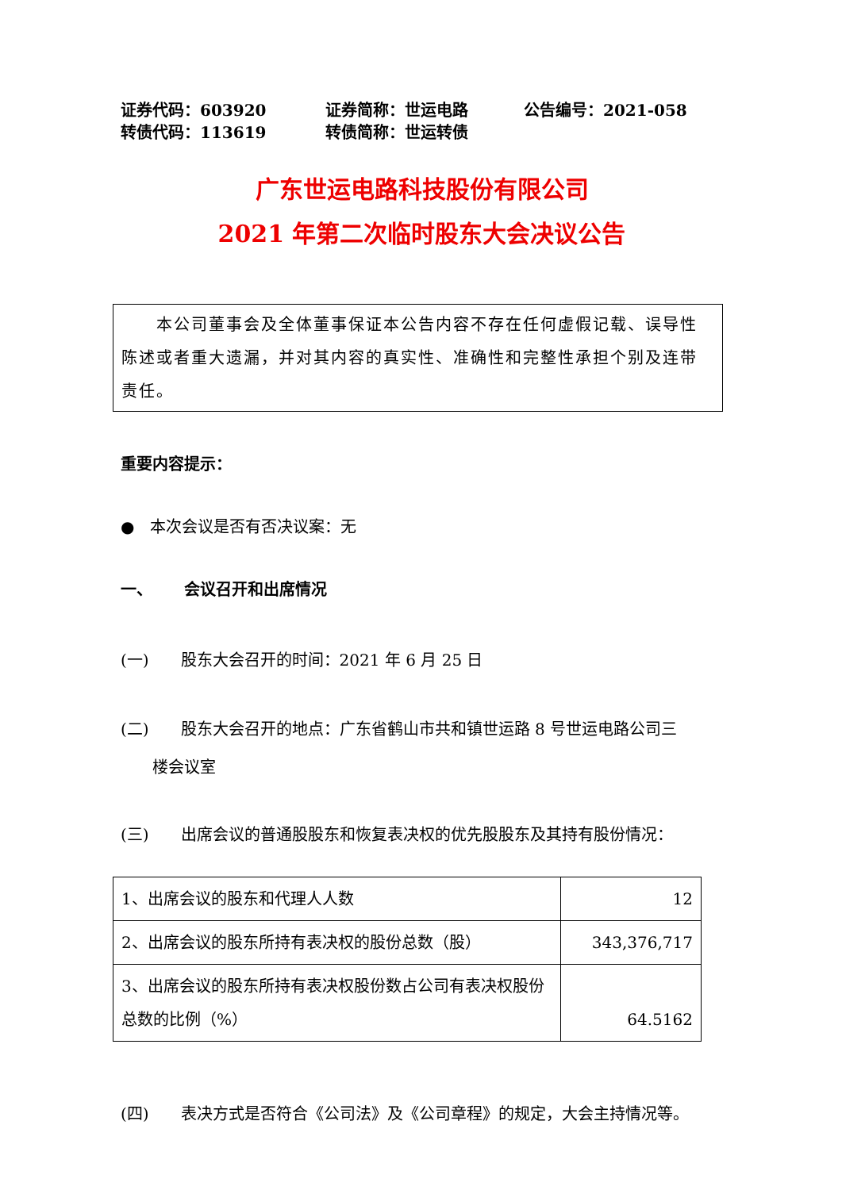证券代码：603920 证券简称：世运电路 公告编号：2021-058 转债代码：113619 转债简称：世运转债
广东世运电路科技股份有限公司
2021 年第二次临时股东大会决议公告
  本公司董事会及全体董事保证本公告内容不存在任何虚假记载、误导性陈述或者重大遗漏，并对其内容的真实性、准确性和完整性承担个别及连带责任。
重要内容提示：
● 本次会议是否有否决议案：无
一、  会议召开和出席情况
(一)  股东大会召开的时间：2021 年 6 月 25 日
(二)  股东大会召开的地点：广东省鹤山市共和镇世运路 8 号世运电路公司三
  楼会议室
(三)  出席会议的普通股股东和恢复表决权的优先股股东及其持有股份情况：
| 1、出席会议的股东和代理人人数 | 12 |
| 2、出席会议的股东所持有表决权的股份总数（股） | 343,376,717 |
| 3、出席会议的股东所持有表决权股份数占公司有表决权股份总数的比例（%） | 64.5162 |
(四)  表决方式是否符合《公司法》及《公司章程》的规定，大会主持情况等。